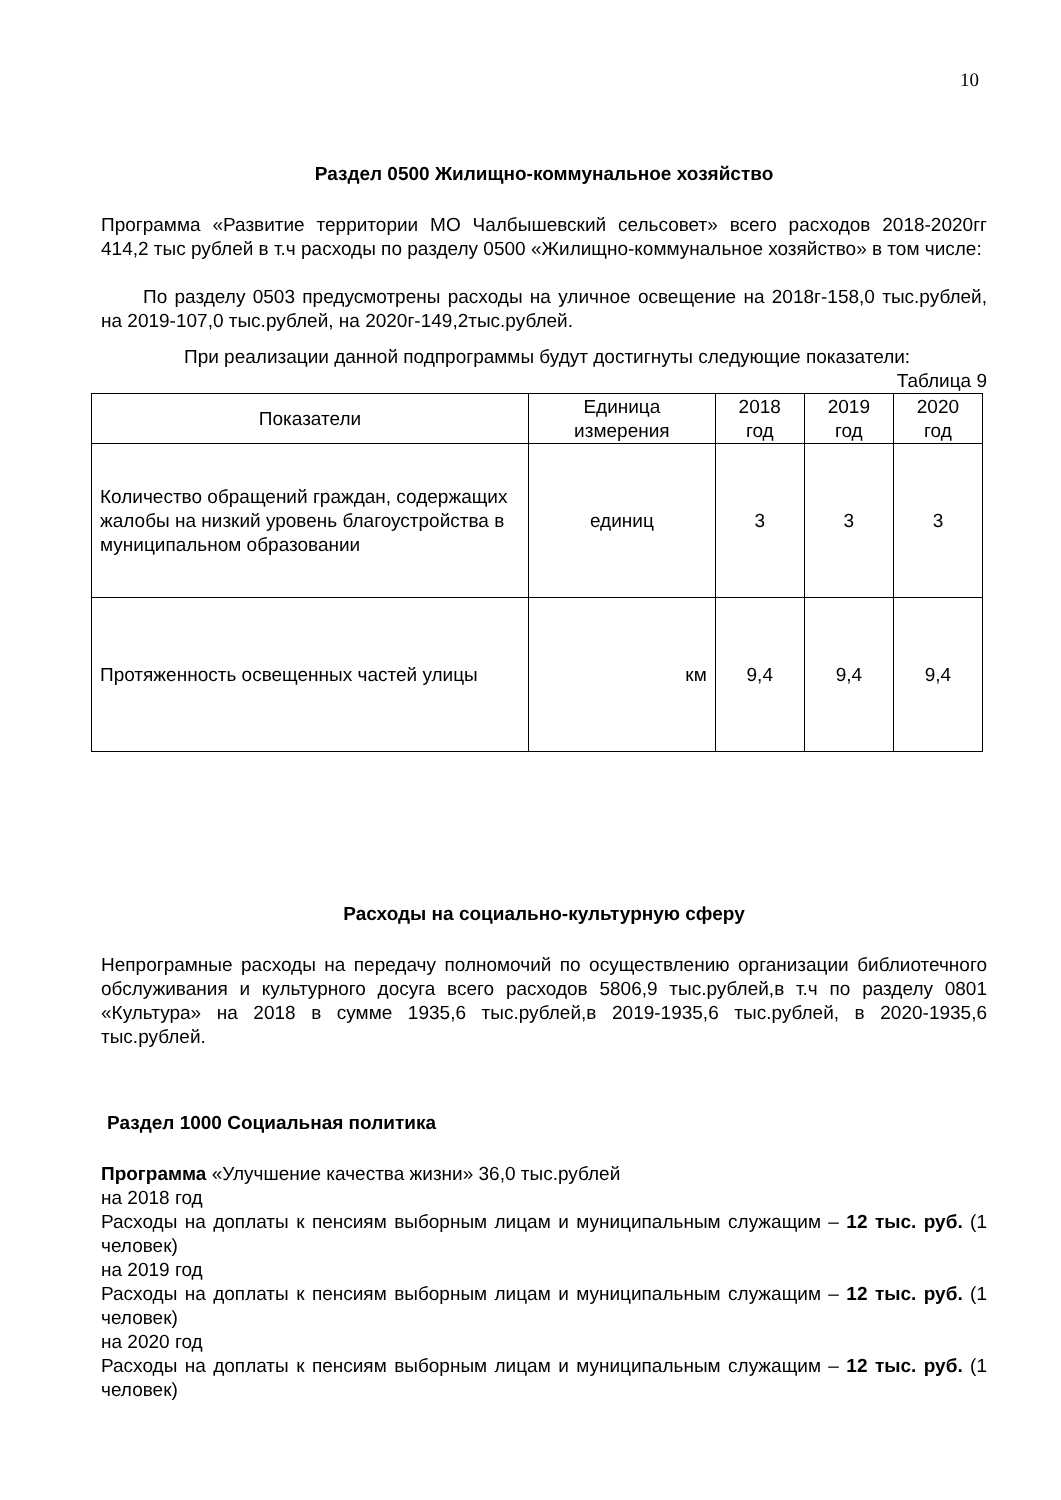10
Раздел 0500 Жилищно-коммунальное хозяйство
Программа «Развитие территории МО Чалбышевский сельсовет» всего расходов 2018-2020гг 414,2 тыс рублей в т.ч расходы по разделу 0500 «Жилищно-коммунальное хозяйство» в том числе:
По разделу 0503 предусмотрены расходы на уличное освещение на 2018г-158,0 тыс.рублей, на 2019-107,0 тыс.рублей, на 2020г-149,2тыс.рублей.
При реализации данной подпрограммы будут достигнуты следующие показатели:
Таблица 9
| Показатели | Единица измерения | 2018 год | 2019 год | 2020 год |
| --- | --- | --- | --- | --- |
| Количество обращений граждан, содержащих жалобы на низкий уровень благоустройства в муниципальном образовании | единиц | 3 | 3 | 3 |
| Протяженность освещенных частей улицы | км | 9,4 | 9,4 | 9,4 |
Расходы на социально-культурную сферу
Непрограмные расходы на передачу полномочий по осуществлению организации библиотечного обслуживания и культурного досуга всего расходов 5806,9 тыс.рублей,в т.ч по разделу 0801 «Культура» на 2018 в сумме 1935,6 тыс.рублей,в 2019-1935,6 тыс.рублей, в 2020-1935,6 тыс.рублей.
Раздел 1000 Социальная политика
Программа «Улучшение качества жизни» 36,0 тыс.рублей
на 2018 год
Расходы на доплаты к пенсиям выборным лицам и муниципальным служащим – 12 тыс. руб. (1 человек)
на 2019 год
Расходы на доплаты к пенсиям выборным лицам и муниципальным служащим – 12 тыс. руб. (1 человек)
на 2020 год
Расходы на доплаты к пенсиям выборным лицам и муниципальным служащим – 12 тыс. руб. (1 человек)